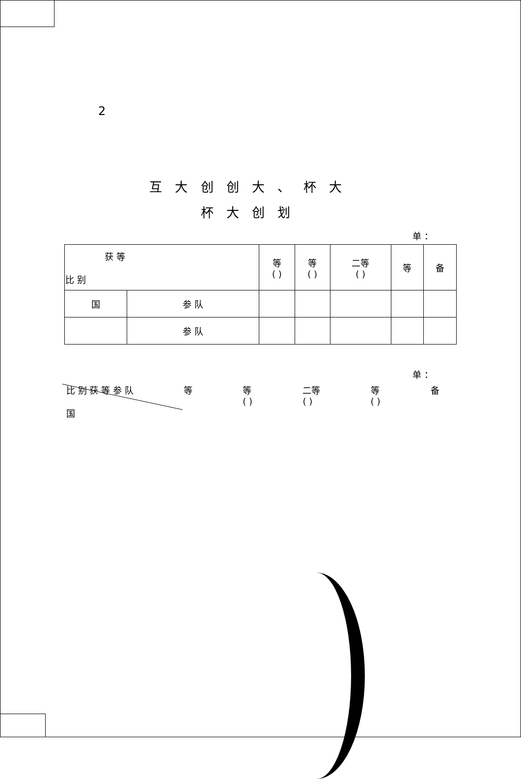2
互 大 创 创 大 、 杯 大
杯 大 创 划
单 ：
| 获 等 比 别 | | 等 ( ) | 等 ( ) | 二等 ( ) | 等 | 备 |
| --- | --- | --- | --- | --- | --- | --- |
| 国 | 参 队 | | | | | |
| | 参 队 | | | | | |
单 ：
比 别 获 等 参 队
国 等 等
( ) 二等
( ) 等
( ) 备